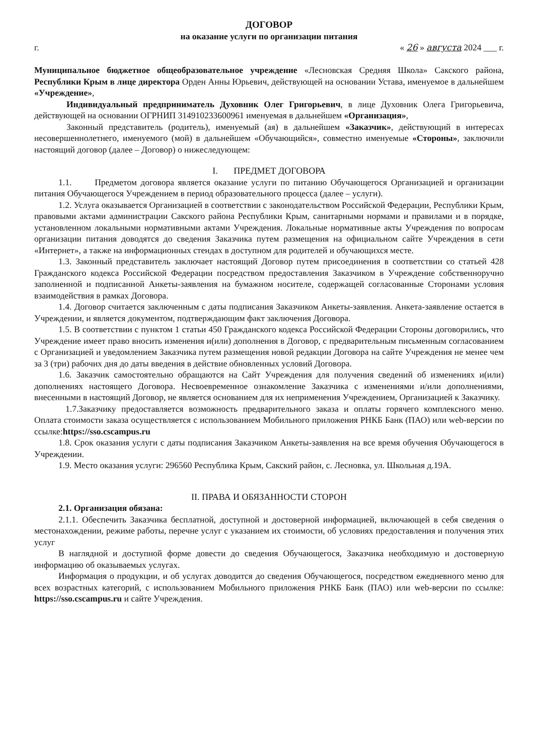ДОГОВОР
на оказание услуги по организации питания
г. « 26 » августа 2024 ___ г.
Муниципальное бюджетное общеобразовательное учреждение «Лесновская Средняя Школа» Сакского района, Республики Крым в лице директора Орден Анны Юрьевич, действующей на основании Устава, именуемое в дальнейшем «Учреждение»,
Индивидуальный предприниматель Духовник Олег Григорьевич, в лице Духовник Олега Григорьевича, действующей на основании ОГРНИП 314910233600961 именуемая в дальнейшем «Организация»,
Законный представитель (родитель), именуемый (ая) в дальнейшем «Заказчик», действующий в интересах несовершеннолетнего, именуемого (мой) в дальнейшем «Обучающийся», совместно именуемые «Стороны», заключили настоящий договор (далее – Договор) о нижеследующем:
I. ПРЕДМЕТ ДОГОВОРА
1.1. Предметом договора является оказание услуги по питанию Обучающегося Организацией и организации питания Обучающегося Учреждением в период образовательного процесса (далее – услуги).
1.2. Услуга оказывается Организацией в соответствии с законодательством Российской Федерации, Республики Крым, правовыми актами администрации Сакского района Республики Крым, санитарными нормами и правилами и в порядке, установленном локальными нормативными актами Учреждения. Локальные нормативные акты Учреждения по вопросам организации питания доводятся до сведения Заказчика путем размещения на официальном сайте Учреждения в сети «Интернет», а также на информационных стендах в доступном для родителей и обучающихся месте.
1.3. Законный представитель заключает настоящий Договор путем присоединения в соответствии со статьей 428 Гражданского кодекса Российской Федерации посредством предоставления Заказчиком в Учреждение собственноручно заполненной и подписанной Анкеты-заявления на бумажном носителе, содержащей согласованные Сторонами условия взаимодействия в рамках Договора.
1.4. Договор считается заключенным с даты подписания Заказчиком Анкеты-заявления. Анкета-заявление остается в Учреждении, и является документом, подтверждающим факт заключения Договора.
1.5. В соответствии с пунктом 1 статьи 450 Гражданского кодекса Российской Федерации Стороны договорились, что Учреждение имеет право вносить изменения и(или) дополнения в Договор, с предварительным письменным согласованием с Организацией и уведомлением Заказчика путем размещения новой редакции Договора на сайте Учреждения не менее чем за 3 (три) рабочих дня до даты введения в действие обновленных условий Договора.
1.6. Заказчик самостоятельно обращаются на Сайт Учреждения для получения сведений об изменениях и(или) дополнениях настоящего Договора. Несвоевременное ознакомление Заказчика с изменениями и/или дополнениями, внесенными в настоящий Договор, не является основанием для их неприменения Учреждением, Организацией к Заказчику.
1.7.Заказчику предоставляется возможность предварительного заказа и оплаты горячего комплексного меню. Оплата стоимости заказа осуществляется с использованием Мобильного приложения РНКБ Банк (ПАО) или web-версии по ссылке:https://sso.cscampus.ru
1.8. Срок оказания услуги с даты подписания Заказчиком Анкеты-заявления на все время обучения Обучающегося в Учреждении.
1.9. Место оказания услуги: 296560 Республика Крым, Сакский район, с. Лесновка, ул. Школьная д.19А.
II. ПРАВА И ОБЯЗАННОСТИ СТОРОН
2.1. Организация обязана:
2.1.1. Обеспечить Заказчика бесплатной, доступной и достоверной информацией, включающей в себя сведения о местонахождении, режиме работы, перечне услуг с указанием их стоимости, об условиях предоставления и получения этих услуг
В наглядной и доступной форме довести до сведения Обучающегося, Заказчика необходимую и достоверную информацию об оказываемых услугах.
Информация о продукции, и об услугах доводится до сведения Обучающегося, посредством ежедневного меню для всех возрастных категорий, с использованием Мобильного приложения РНКБ Банк (ПАО) или web-версии по ссылке: https://sso.cscampus.ru и сайте Учреждения.